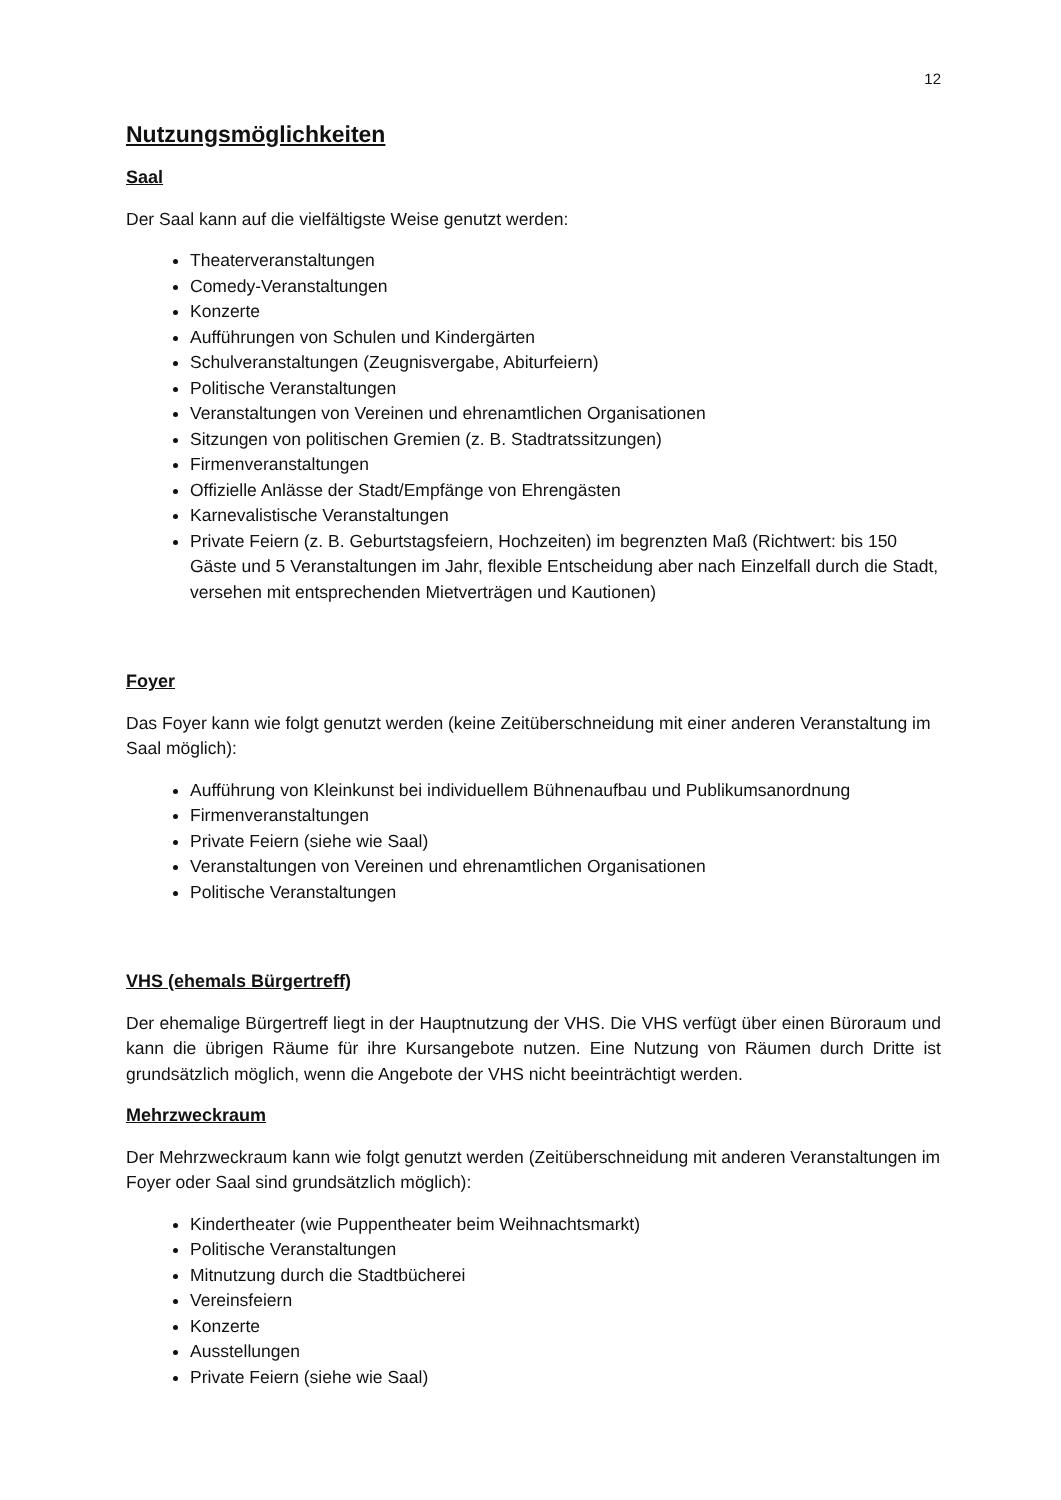12
Nutzungsmöglichkeiten
Saal
Der Saal kann auf die vielfältigste Weise genutzt werden:
Theaterveranstaltungen
Comedy-Veranstaltungen
Konzerte
Aufführungen von Schulen und Kindergärten
Schulveranstaltungen (Zeugnisvergabe, Abiturfeiern)
Politische Veranstaltungen
Veranstaltungen von Vereinen und ehrenamtlichen Organisationen
Sitzungen von politischen Gremien (z. B. Stadtratssitzungen)
Firmenveranstaltungen
Offizielle Anlässe der Stadt/Empfänge von Ehrengästen
Karnevalistische Veranstaltungen
Private Feiern (z. B. Geburtstagsfeiern, Hochzeiten) im begrenzten Maß (Richtwert: bis 150 Gäste und 5 Veranstaltungen im Jahr, flexible Entscheidung aber nach Einzelfall durch die Stadt, versehen mit entsprechenden Mietverträgen und Kautionen)
Foyer
Das Foyer kann wie folgt genutzt werden (keine Zeitüberschneidung mit einer anderen Veranstaltung im Saal möglich):
Aufführung von Kleinkunst bei individuellem Bühnenaufbau und Publikumsanordnung
Firmenveranstaltungen
Private Feiern (siehe wie Saal)
Veranstaltungen von Vereinen und ehrenamtlichen Organisationen
Politische Veranstaltungen
VHS (ehemals Bürgertreff)
Der ehemalige Bürgertreff liegt in der Hauptnutzung der VHS. Die VHS verfügt über einen Büroraum und kann die übrigen Räume für ihre Kursangebote nutzen. Eine Nutzung von Räumen durch Dritte ist grundsätzlich möglich, wenn die Angebote der VHS nicht beeinträchtigt werden.
Mehrzweckraum
Der Mehrzweckraum kann wie folgt genutzt werden (Zeitüberschneidung mit anderen Veranstaltungen im Foyer oder Saal sind grundsätzlich möglich):
Kindertheater (wie Puppentheater beim Weihnachtsmarkt)
Politische Veranstaltungen
Mitnutzung durch die Stadtbücherei
Vereinsfeiern
Konzerte
Ausstellungen
Private Feiern (siehe wie Saal)